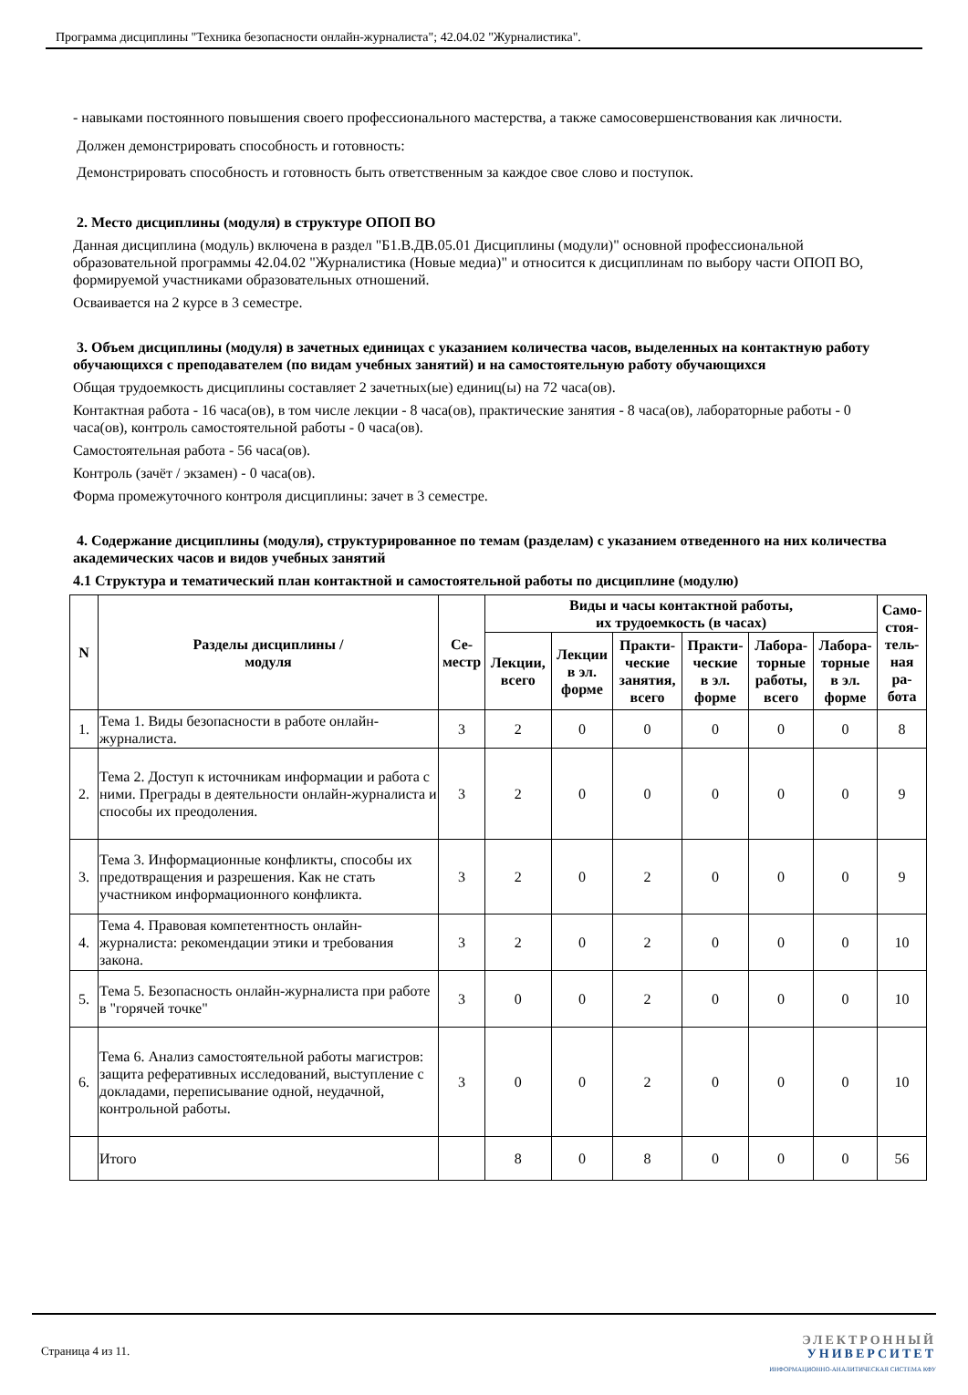Программа дисциплины "Техника безопасности онлайн-журналиста"; 42.04.02 "Журналистика".
- навыками постоянного повышения своего профессионального мастерства, а также самосовершенствования как личности.
Должен демонстрировать способность и готовность:
Демонстрировать способность и готовность быть ответственным за каждое свое слово и поступок.
2. Место дисциплины (модуля) в структуре ОПОП ВО
Данная дисциплина (модуль) включена в раздел "Б1.В.ДВ.05.01 Дисциплины (модули)" основной профессиональной образовательной программы 42.04.02 "Журналистика (Новые медиа)" и относится к дисциплинам по выбору части ОПОП ВО, формируемой участниками образовательных отношений.
Осваивается на 2 курсе в 3 семестре.
3. Объем дисциплины (модуля) в зачетных единицах с указанием количества часов, выделенных на контактную работу обучающихся с преподавателем (по видам учебных занятий) и на самостоятельную работу обучающихся
Общая трудоемкость дисциплины составляет 2 зачетных(ые) единиц(ы) на 72 часа(ов).
Контактная работа - 16 часа(ов), в том числе лекции - 8 часа(ов), практические занятия - 8 часа(ов), лабораторные работы - 0 часа(ов), контроль самостоятельной работы - 0 часа(ов).
Самостоятельная работа - 56 часа(ов).
Контроль (зачёт / экзамен) - 0 часа(ов).
Форма промежуточного контроля дисциплины: зачет в 3 семестре.
4. Содержание дисциплины (модуля), структурированное по темам (разделам) с указанием отведенного на них количества академических часов и видов учебных занятий
4.1 Структура и тематический план контактной и самостоятельной работы по дисциплине (модулю)
| N | Разделы дисциплины / модуля | Се- местр | Виды и часы контактной работы, их трудоемкость (в часах) | | | | | | Само- стоя- тель- ная ра- бота |
| --- | --- | --- | --- | --- | --- | --- | --- | --- | --- |
| | | | Лекции, всего | Лекции в эл. форме | Практи- ческие занятия, всего | Практи- ческие в эл. форме | Лабора- торные работы, всего | Лабора- торные в эл. форме | |
| 1. | Тема 1. Виды безопасности в работе онлайн-журналиста. | 3 | 2 | 0 | 0 | 0 | 0 | 0 | 8 |
| 2. | Тема 2. Доступ к источникам информации и работа с ними. Преграды в деятельности онлайн-журналиста и способы их преодоления. | 3 | 2 | 0 | 0 | 0 | 0 | 0 | 9 |
| 3. | Тема 3. Информационные конфликты, способы их предотвращения и разрешения. Как не стать участником информационного конфликта. | 3 | 2 | 0 | 2 | 0 | 0 | 0 | 9 |
| 4. | Тема 4. Правовая компетентность онлайн-журналиста: рекомендации этики и требования закона. | 3 | 2 | 0 | 2 | 0 | 0 | 0 | 10 |
| 5. | Тема 5. Безопасность онлайн-журналиста при работе в "горячей точке" | 3 | 0 | 0 | 2 | 0 | 0 | 0 | 10 |
| 6. | Тема 6. Анализ самостоятельной работы магистров: защита реферативных исследований, выступление с докладами, переписывание одной, неудачной, контрольной работы. | 3 | 0 | 0 | 2 | 0 | 0 | 0 | 10 |
| | Итого | | 8 | 0 | 8 | 0 | 0 | 0 | 56 |
Страница 4 из 11.
ЭЛЕКТРОННЫЙ
УНИВЕРСИТЕТ
ИНФОРМАЦИОННО-АНАЛИТИЧЕСКАЯ СИСТЕМА КФУ